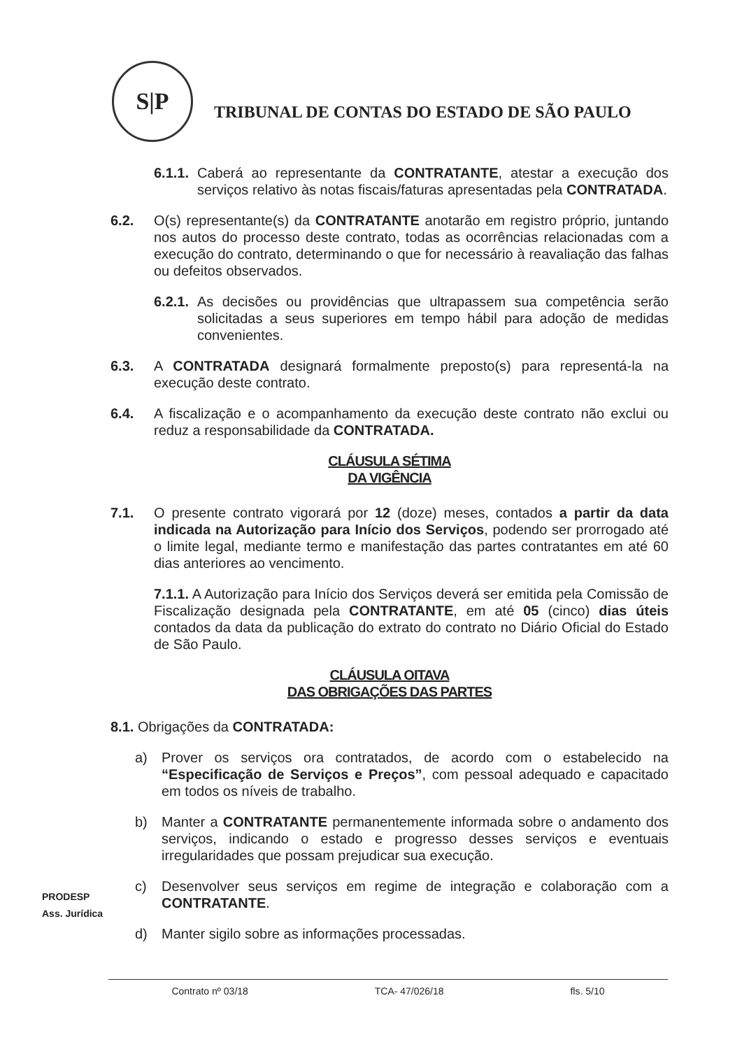S|P
TRIBUNAL DE CONTAS DO ESTADO DE SÃO PAULO
6.1.1.
Caberá ao representante da CONTRATANTE, atestar a execução dos serviços relativo às notas fiscais/faturas apresentadas pela CONTRATADA.
6.2. O(s) representante(s) da CONTRATANTE anotarão em registro próprio, juntando nos autos do processo deste contrato, todas as ocorrências relacionadas com a execução do contrato, determinando o que for necessário à reavaliação das falhas ou defeitos observados.
6.2.1.
As decisões ou providências que ultrapassem sua competência serão solicitadas a seus superiores em tempo hábil para adoção de medidas convenientes.
6.3. A CONTRATADA designará formalmente preposto(s) para representá-la na execução deste contrato.
6.4. A fiscalização e o acompanhamento da execução deste contrato não exclui ou reduz a responsabilidade da CONTRATADA.
CLÁUSULA SÉTIMA
DA VIGÊNCIA
7.1. O presente contrato vigorará por 12 (doze) meses, contados a partir da data indicada na Autorização para Início dos Serviços, podendo ser prorrogado até o limite legal, mediante termo e manifestação das partes contratantes em até 60 dias anteriores ao vencimento.
7.1.1. A Autorização para Início dos Serviços deverá ser emitida pela Comissão de Fiscalização designada pela CONTRATANTE, em até 05 (cinco) dias úteis contados da data da publicação do extrato do contrato no Diário Oficial do Estado de São Paulo.
CLÁUSULA OITAVA
DAS OBRIGAÇÕES DAS PARTES
8.1. Obrigações da CONTRATADA:
a) Prover os serviços ora contratados, de acordo com o estabelecido na “Especificação de Serviços e Preços”, com pessoal adequado e capacitado em todos os níveis de trabalho.
b) Manter a CONTRATANTE permanentemente informada sobre o andamento dos serviços, indicando o estado e progresso desses serviços e eventuais irregularidades que possam prejudicar sua execução.
c) Desenvolver seus serviços em regime de integração e colaboração com a CONTRATANTE.
d) Manter sigilo sobre as informações processadas.
PRODESP
Ass. Jurídica
Contrato nº 03/18 TCA- 47/026/18 fls. 5/10